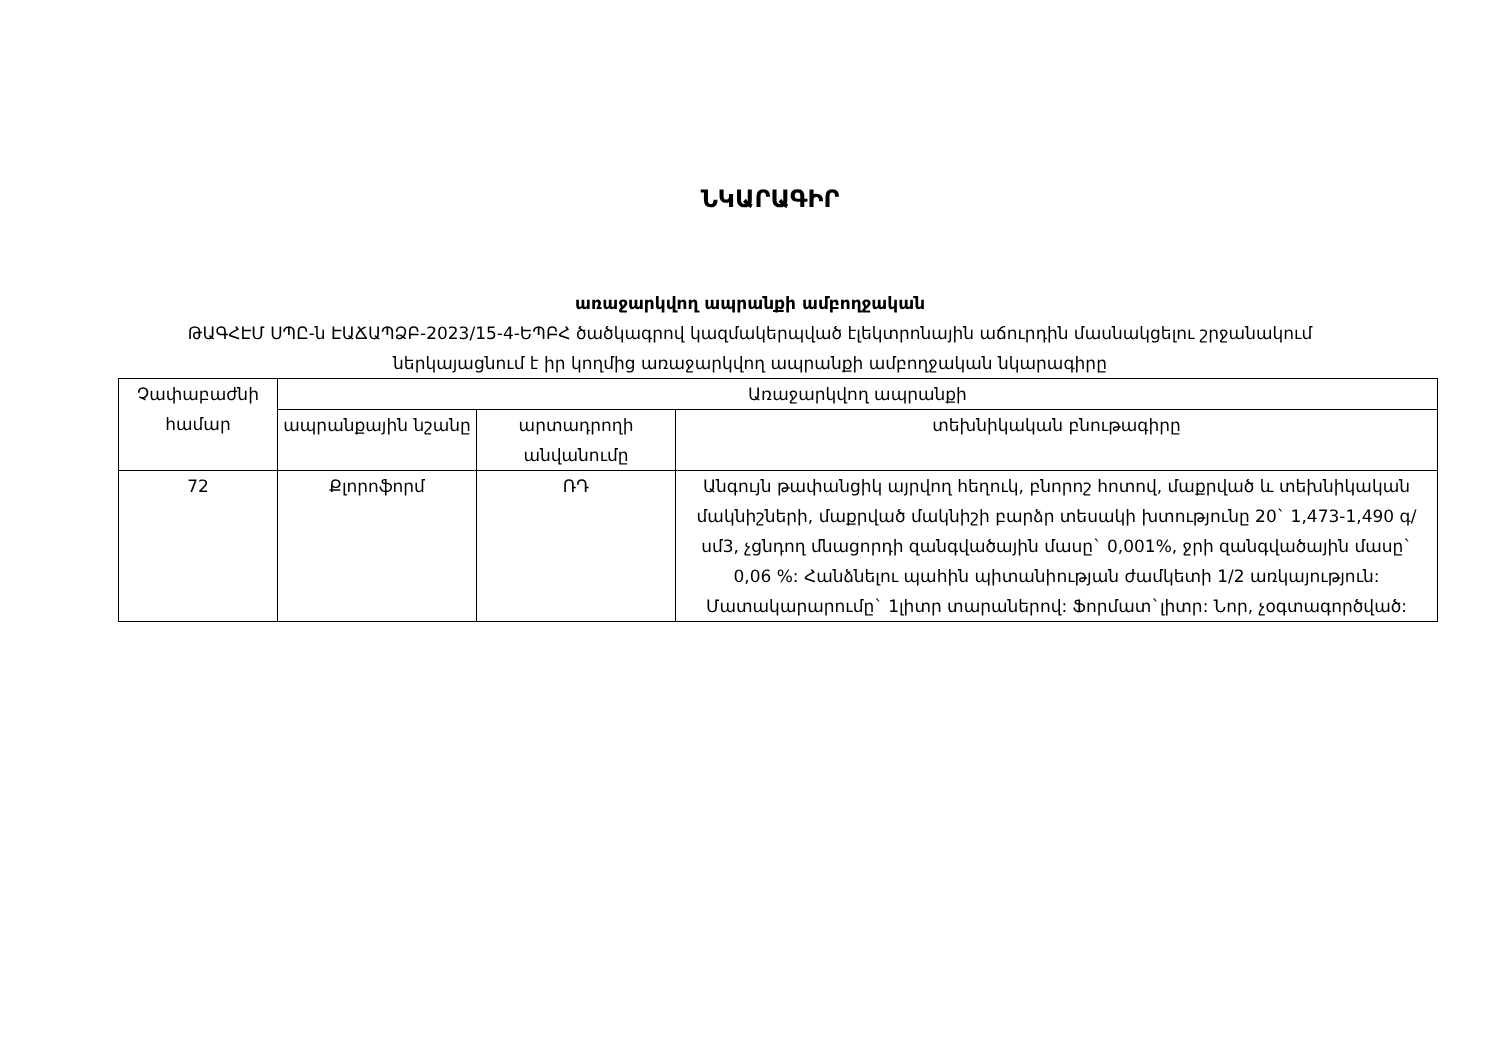ՆԿԱՐԱԳԻՐ
առաջարկվող ապրանքի ամբողջական
ԹԱԳՀԷՄ ՍՊԸ-ն ԷԱՃԱՊՁԲ-2023/15-4-ԵՊԲՀ ծածկագրով կազմակերպված էլեկտրոնային աճուրդին մասնակցելու շրջանակում
ներկայացնում է իր կողմից առաջարկվող ապրանքի ամբողջական նկարագիրը
| Չափաբաժնի համար | Առաջարկվող ապրանքի | | |
| --- | --- | --- | --- |
| | ապրանքային նշանը | արտադրողի անվանումը | տեխնիկական բնութագիրը |
| 72 | Քլորոֆորմ | ՌԴ | Անգույն թափանցիկ այրվող հեղուկ, բնորոշ հոտով, մաքրված և տեխնիկական մակնիշների, մաքրված մակնիշի բարձր տեսակի խտությունը 20` 1,473-1,490 գ/սմ3, չցնդող մնացորդի զանգվածային մասը` 0,001%, ջրի զանգվածային մասը` 0,06 %: Հանձնելու պահին պիտանիության ժամկետի 1/2 առկայություն: Մատակարարումը` 1լիտր տարաներով: Ֆորմատ`լիտր: Նոր, չօգտագործված: |